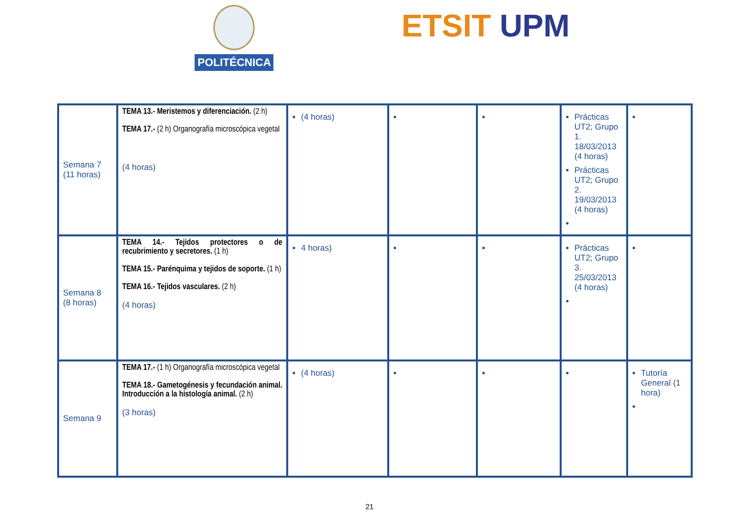POLITÉCNICA ETSIT UPM
| Semana 7 (11 horas) | TEMA 13.- Meristemos y diferenciación. (2 h) TEMA 17.- (2 h) Organografía microscópica vegetal (4 horas) | (4 horas) | | | Prácticas UT2; Grupo 1. 18/03/2013 (4 horas) Prácticas UT2; Grupo 2. 19/03/2013 (4 horas) | |
| Semana 8 (8 horas) | TEMA 14.- Tejidos protectores o de recubrimiento y secretores. (1 h) TEMA 15.- Parénquima y tejidos de soporte. (1 h) TEMA 16.- Tejidos vasculares. (2 h) (4 horas) | 4 horas) | | | Prácticas UT2; Grupo 3. 25/03/2013 (4 horas) | |
| Semana 9 | TEMA 17.- (1 h) Organografía microscópica vegetal TEMA 18.- Gametogénesis y fecundación animal. Introducción a la histología animal. (2 h) (3 horas) | (4 horas) | | | | Tutoría General (1 hora) |
21